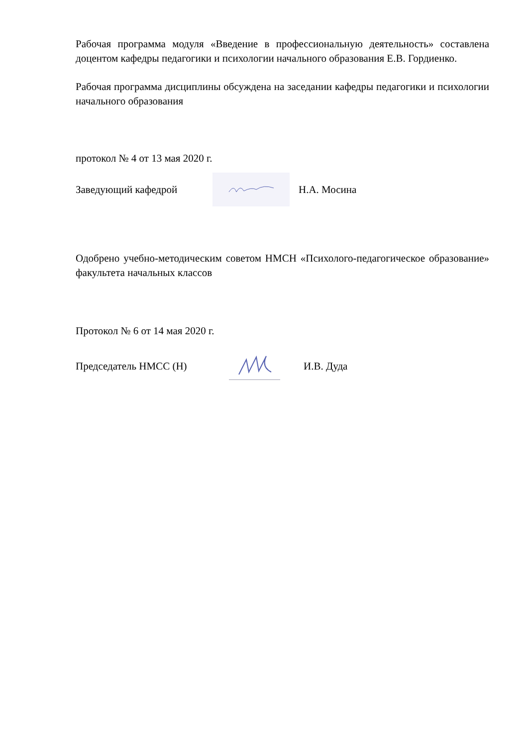Рабочая программа модуля «Введение в профессиональную деятельность» составлена доцентом кафедры педагогики и психологии начального образования Е.В. Гордиенко.
Рабочая программа дисциплины обсуждена на заседании кафедры педагогики и психологии начального образования
протокол № 4 от 13 мая 2020 г.
Заведующий кафедрой Н.А. Мосина
Одобрено учебно-методическим советом НМСН «Психолого-педагогическое образование» факультета начальных классов
Протокол № 6 от 14 мая 2020 г.
Председатель НМСС (Н) И.В. Дуда